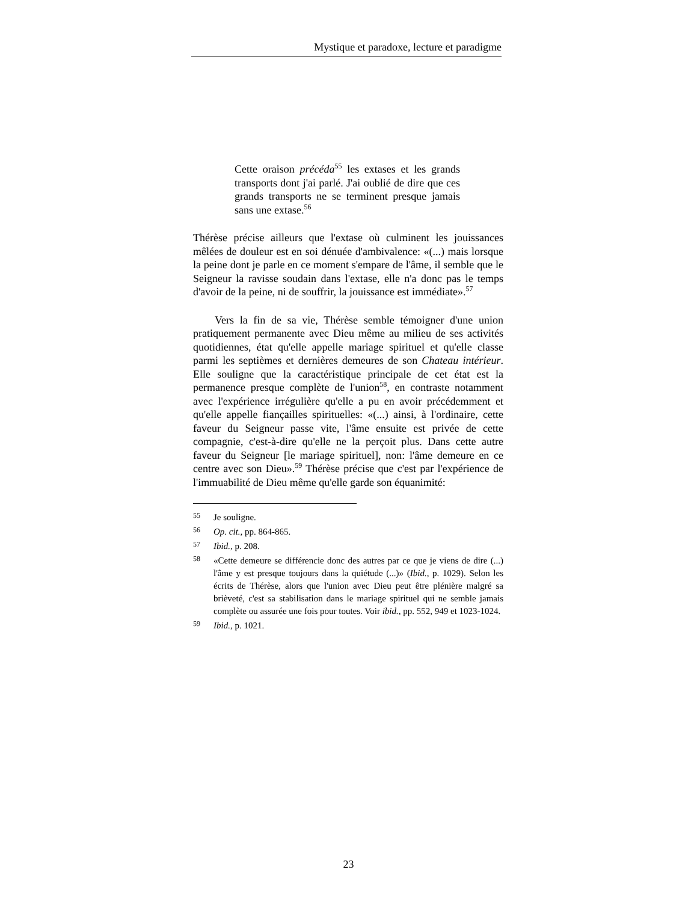Mystique et paradoxe, lecture et paradigme
Cette oraison précéda<sup>55</sup> les extases et les grands transports dont j'ai parlé. J'ai oublié de dire que ces grands transports ne se terminent presque jamais sans une extase.<sup>56</sup>
Thérèse précise ailleurs que l'extase où culminent les jouissances mêlées de douleur est en soi dénuée d'ambivalence: «(...) mais lorsque la peine dont je parle en ce moment s'empare de l'âme, il semble que le Seigneur la ravisse soudain dans l'extase, elle n'a donc pas le temps d'avoir de la peine, ni de souffrir, la jouissance est immédiate».<sup>57</sup>
Vers la fin de sa vie, Thérèse semble témoigner d'une union pratiquement permanente avec Dieu même au milieu de ses activités quotidiennes, état qu'elle appelle mariage spirituel et qu'elle classe parmi les septièmes et dernières demeures de son Chateau intérieur. Elle souligne que la caractéristique principale de cet état est la permanence presque complète de l'union<sup>58</sup>, en contraste notamment avec l'expérience irrégulière qu'elle a pu en avoir précédemment et qu'elle appelle fiançailles spirituelles: «(...) ainsi, à l'ordinaire, cette faveur du Seigneur passe vite, l'âme ensuite est privée de cette compagnie, c'est-à-dire qu'elle ne la perçoit plus. Dans cette autre faveur du Seigneur [le mariage spirituel], non: l'âme demeure en ce centre avec son Dieu».<sup>59</sup> Thérèse précise que c'est par l'expérience de l'immuabilité de Dieu même qu'elle garde son équanimité:
55 Je souligne.
56 Op. cit., pp. 864-865.
57 Ibid., p. 208.
58 «Cette demeure se différencie donc des autres par ce que je viens de dire (...) l'âme y est presque toujours dans la quiétude (...)» (Ibid., p. 1029). Selon les écrits de Thérèse, alors que l'union avec Dieu peut être plénière malgré sa brièveté, c'est sa stabilisation dans le mariage spirituel qui ne semble jamais complète ou assurée une fois pour toutes. Voir ibid., pp. 552, 949 et 1023-1024.
59 Ibid., p. 1021.
23